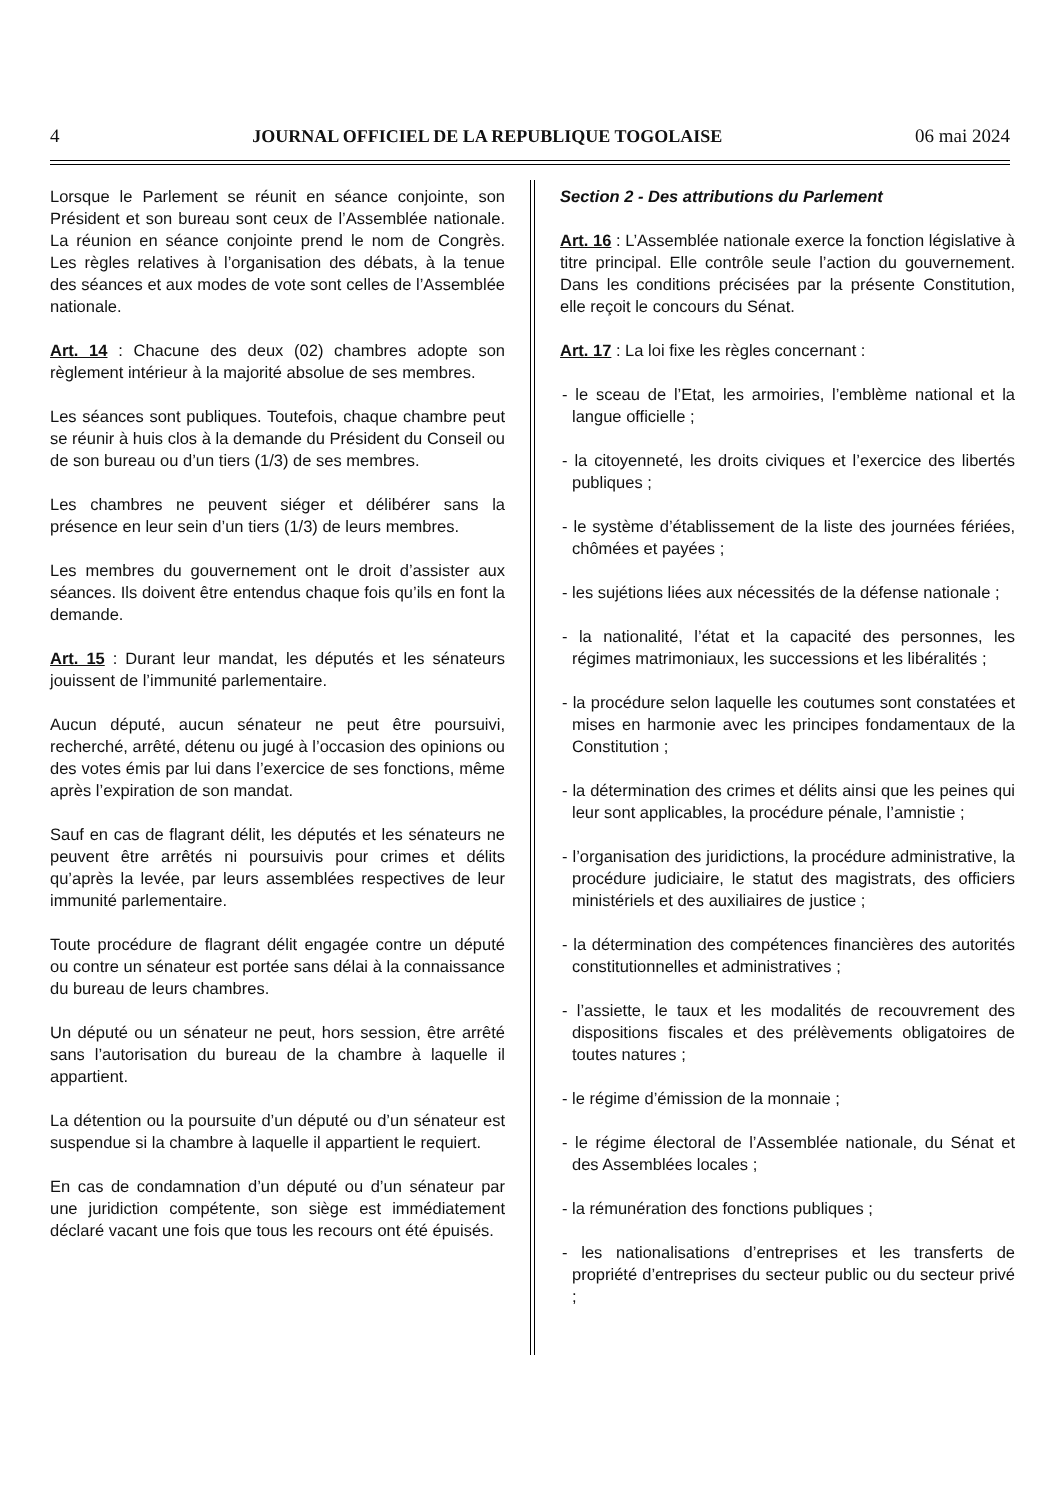4 JOURNAL OFFICIEL DE LA REPUBLIQUE TOGOLAISE 06 mai 2024
Lorsque le Parlement se réunit en séance conjointe, son Président et son bureau sont ceux de l’Assemblée nationale. La réunion en séance conjointe prend le nom de Congrès. Les règles relatives à l’organisation des débats, à la tenue des séances et aux modes de vote sont celles de l’Assemblée nationale.
Art. 14 : Chacune des deux (02) chambres adopte son règlement intérieur à la majorité absolue de ses membres.
Les séances sont publiques. Toutefois, chaque chambre peut se réunir à huis clos à la demande du Président du Conseil ou de son bureau ou d’un tiers (1/3) de ses membres.
Les chambres ne peuvent siéger et délibérer sans la présence en leur sein d’un tiers (1/3) de leurs membres.
Les membres du gouvernement ont le droit d’assister aux séances. Ils doivent être entendus chaque fois qu’ils en font la demande.
Art. 15 : Durant leur mandat, les députés et les sénateurs jouissent de l’immunité parlementaire.
Aucun député, aucun sénateur ne peut être poursuivi, recherché, arrêté, détenu ou jugé à l’occasion des opinions ou des votes émis par lui dans l’exercice de ses fonctions, même après l’expiration de son mandat.
Sauf en cas de flagrant délit, les députés et les sénateurs ne peuvent être arrêtés ni poursuivis pour crimes et délits qu’après la levée, par leurs assemblées respectives de leur immunité parlementaire.
Toute procédure de flagrant délit engagée contre un député ou contre un sénateur est portée sans délai à la connaissance du bureau de leurs chambres.
Un député ou un sénateur ne peut, hors session, être arrêté sans l’autorisation du bureau de la chambre à laquelle il appartient.
La détention ou la poursuite d’un député ou d’un sénateur est suspendue si la chambre à laquelle il appartient le requiert.
En cas de condamnation d’un député ou d’un sénateur par une juridiction compétente, son siège est immédiatement déclaré vacant une fois que tous les recours ont été épuisés.
Section 2 - Des attributions du Parlement
Art. 16 : L’Assemblée nationale exerce la fonction législative à titre principal. Elle contrôle seule l’action du gouvernement. Dans les conditions précisées par la présente Constitution, elle reçoit le concours du Sénat.
Art. 17 : La loi fixe les règles concernant :
- le sceau de l’Etat, les armoiries, l’emblème national et la langue officielle ;
- la citoyenneté, les droits civiques et l’exercice des libertés publiques ;
- le système d’établissement de la liste des journées fériées, chômées et payées ;
- les sujétions liées aux nécessités de la défense nationale ;
- la nationalité, l’état et la capacité des personnes, les régimes matrimoniaux, les successions et les libéralités ;
- la procédure selon laquelle les coutumes sont constatées et mises en harmonie avec les principes fondamentaux de la Constitution ;
- la détermination des crimes et délits ainsi que les peines qui leur sont applicables, la procédure pénale, l’amnistie ;
- l’organisation des juridictions, la procédure administrative, la procédure judiciaire, le statut des magistrats, des officiers ministériels et des auxiliaires de justice ;
- la détermination des compétences financières des autorités constitutionnelles et administratives ;
- l’assiette, le taux et les modalités de recouvrement des dispositions fiscales et des prélèvements obligatoires de toutes natures ;
- le régime d’émission de la monnaie ;
- le régime électoral de l’Assemblée nationale, du Sénat et des Assemblées locales ;
- la rémunération des fonctions publiques ;
- les nationalisations d’entreprises et les transferts de propriété d’entreprises du secteur public ou du secteur privé ;